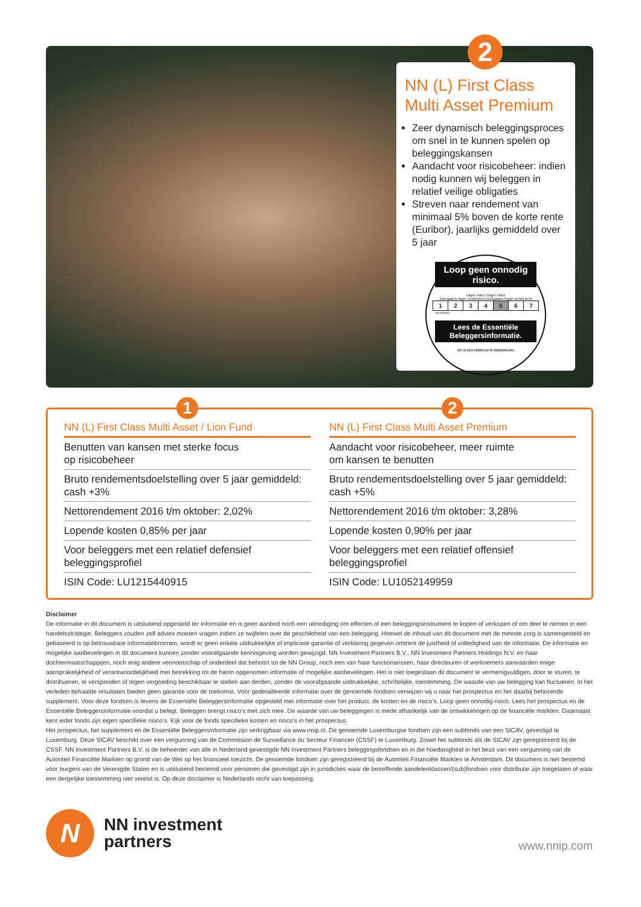2
NN (L) First Class Multi Asset Premium
Zeer dynamisch beleggingsproces om snel in te kunnen spelen op beleggingskansen
Aandacht voor risicobeheer: indien nodig kunnen wij beleggen in relatief veilige obligaties
Streven naar rendement van minimaal 5% boven de korte rente (Euribor), jaarlijks gemiddeld over 5 jaar
Loop geen onnodig risico.
Lager risico Hoger risico
Doorgaans lager rendement Doorgaans hoger rendement
| 1 | 2 | 3 | 4 | 5 | 6 | 7 |
risicometer
Lees de Essentiële Beleggersinformatie.
DIT IS EEN VERPLICHTE MEDEDELING
1 2
NN (L) First Class Multi Asset / Lion Fund
Benutten van kansen met sterke focus
op risicobeheer
Bruto rendementsdoelstelling over 5 jaar gemiddeld:
cash +3%
Nettorendement 2016 t/m oktober: 2,02%
Lopende kosten 0,85% per jaar
Voor beleggers met een relatief defensief
beleggingsprofiel
ISIN Code: LU1215440915
NN (L) First Class Multi Asset Premium
Aandacht voor risicobeheer, meer ruimte
om kansen te benutten
Bruto rendementsdoelstelling over 5 jaar gemiddeld:
cash +5%
Nettorendement 2016 t/m oktober: 3,28%
Lopende kosten 0,90% per jaar
Voor beleggers met een relatief offensief
beleggingsprofiel
ISIN Code: LU1052149959
Disclaimer
De informatie in dit document is uitsluitend opgesteld ter informatie en is geen aanbod noch een uitnodiging om effecten of een beleggingsinstrument te kopen of verkopen of om deel te nemen in een handelsstrategie. Beleggers zouden zelf advies moeten vragen indien ze twijfelen over de geschiktheid van een belegging. Hoewel de inhoud van dit document met de meeste zorg is samengesteld en gebaseerd is op betrouwbare informatiebronnen, wordt er geen enkele uitdrukkelijke of impliciete garantie of verklaring gegeven omtrent de juistheid of volledigheid van de informatie. De informatie en mogelijke aanbevelingen in dit document kunnen zonder voorafgaande kennisgeving worden gewijzigd. NN Investment Partners B.V., NN Investment Partners Holdings N.V. en haar dochtermaatschappijen, noch enig andere vennootschap of onderdeel dat behoort tot de NN Group, noch een van haar functionarissen, haar directeuren of werknemers aanvaarden enige aansprakelijkheid of verantwoordelijkheid met betrekking tot de hierin opgenomen informatie of mogelijke aanbevelingen. Het is niet toegestaan dit document te vermenigvuldigen, door te sturen, te distribueren, te verspreiden of tegen vergoeding beschikbaar te stellen aan derden, zonder de voorafgaande uitdrukkelijke, schriftelijke, toestemming. De waarde van uw belegging kan fluctueren. In het verleden behaalde resultaten bieden geen garantie voor de toekomst. Voor gedetailleerde informatie over de genoemde fondsen verwijzen wij u naar het prospectus en het daarbij behorende supplement. Voor deze fondsen is tevens de Essentiële Beleggersinformatie opgesteld met informatie over het product, de kosten en de risico’s. Loop geen onnodig risico. Lees het prospectus en de Essentiële Beleggersinformatie voordat u belegt. Beleggen brengt risico’s met zich mee. De waarde van uw beleggingen is mede afhankelijk van de ontwikkelingen op de financiële markten. Daarnaast kent ieder fonds zijn eigen specifieke risico’s. Kijk voor de fonds specifieke kosten en risico’s in het prospectus.
Het prospectus, het supplement en de Essentiële Beleggersinformatie zijn verkrijgbaar via www.nnip.nl. De genoemde Luxemburgse fondsen zijn een subfonds van een SICAV, gevestigd te Luxemburg. Deze SICAV beschikt over een vergunning van de Commission de Surveillance du Secteur Financier (CSSF) te Luxemburg. Zowel het subfonds als de SICAV zijn geregistreerd bij de CSSF. NN Investment Partners B.V. is de beheerder van alle in Nederland gevestigde NN Investment Partners beleggingsfondsen en in die hoedanigheid in het bezit van een vergunning van de Autoriteit Financiële Markten op grond van de Wet op het financieel toezicht. De genoemde fondsen zijn geregistreerd bij de Autoriteit Financiële Markten te Amsterdam. Dit document is niet bestemd voor burgers van de Verenigde Staten en is uitsluitend bestemd voor personen die gevestigd zijn in jurisdicties waar de betreffende aandelenklassen/(sub)fondsen voor distributie zijn toegelaten of waar een dergelijke toestemming niet vereist is. Op deze disclaimer is Nederlands recht van toepassing.
N
NN investment
partners
www.nnip.com